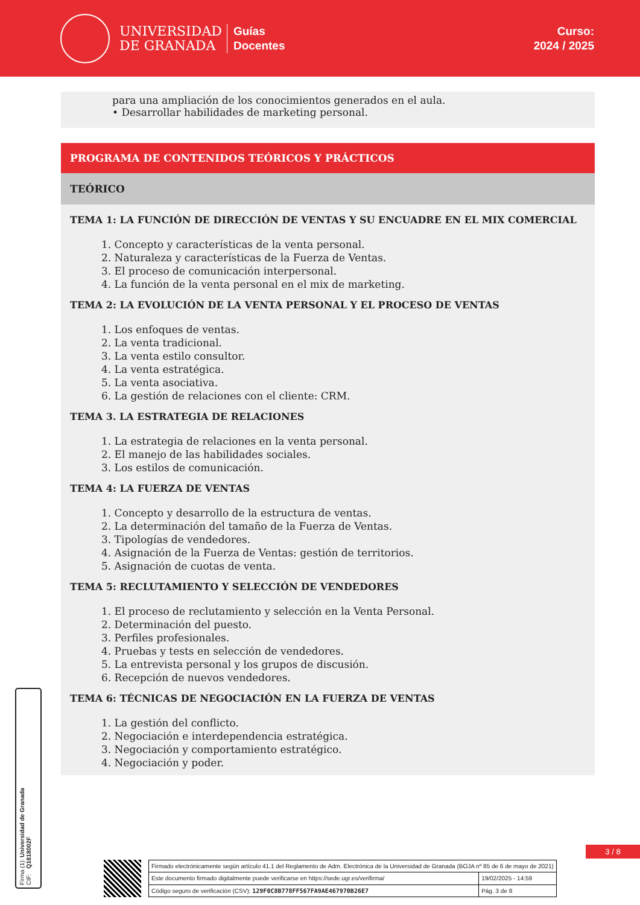UNIVERSIDAD
DE GRANADA
Guías
Docentes
Curso:
2024 / 2025
para una ampliación de los conocimientos generados en el aula.
• Desarrollar habilidades de marketing personal.
PROGRAMA DE CONTENIDOS TEÓRICOS Y PRÁCTICOS
TEÓRICO
TEMA 1: LA FUNCIÓN DE DIRECCIÓN DE VENTAS Y SU ENCUADRE EN EL MIX COMERCIAL
1. Concepto y características de la venta personal.
2. Naturaleza y características de la Fuerza de Ventas.
3. El proceso de comunicación interpersonal.
4. La función de la venta personal en el mix de marketing.
TEMA 2: LA EVOLUCIÓN DE LA VENTA PERSONAL Y EL PROCESO DE VENTAS
1. Los enfoques de ventas.
2. La venta tradicional.
3. La venta estilo consultor.
4. La venta estratégica.
5. La venta asociativa.
6. La gestión de relaciones con el cliente: CRM.
TEMA 3. LA ESTRATEGIA DE RELACIONES
1. La estrategia de relaciones en la venta personal.
2. El manejo de las habilidades sociales.
3. Los estilos de comunicación.
TEMA 4: LA FUERZA DE VENTAS
1. Concepto y desarrollo de la estructura de ventas.
2. La determinación del tamaño de la Fuerza de Ventas.
3. Tipologías de vendedores.
4. Asignación de la Fuerza de Ventas: gestión de territorios.
5. Asignación de cuotas de venta.
TEMA 5: RECLUTAMIENTO Y SELECCIÓN DE VENDEDORES
1. El proceso de reclutamiento y selección en la Venta Personal.
2. Determinación del puesto.
3. Perfiles profesionales.
4. Pruebas y tests en selección de vendedores.
5. La entrevista personal y los grupos de discusión.
6. Recepción de nuevos vendedores.
TEMA 6: TÉCNICAS DE NEGOCIACIÓN EN LA FUERZA DE VENTAS
1. La gestión del conflicto.
2. Negociación e interdependencia estratégica.
3. Negociación y comportamiento estratégico.
4. Negociación y poder.
Firma (1): Universidad de Granada
CIF: Q1818002F
3 / 8
| Firmado electrónicamente según artículo 41.1 del Reglamento de Adm. Electrónica de la Universidad de Granada (BOJA nº 85 de 6 de mayo de 2021) | |
| Este documento firmado digitalmente puede verificarse en https://sede.ugr.es/verifirma/ | 19/02/2025 - 14:59 |
| Código seguro de verificación (CSV): 129F0C8B778FF567FA9AE467970B26E7 | Pág. 3 de 8 |